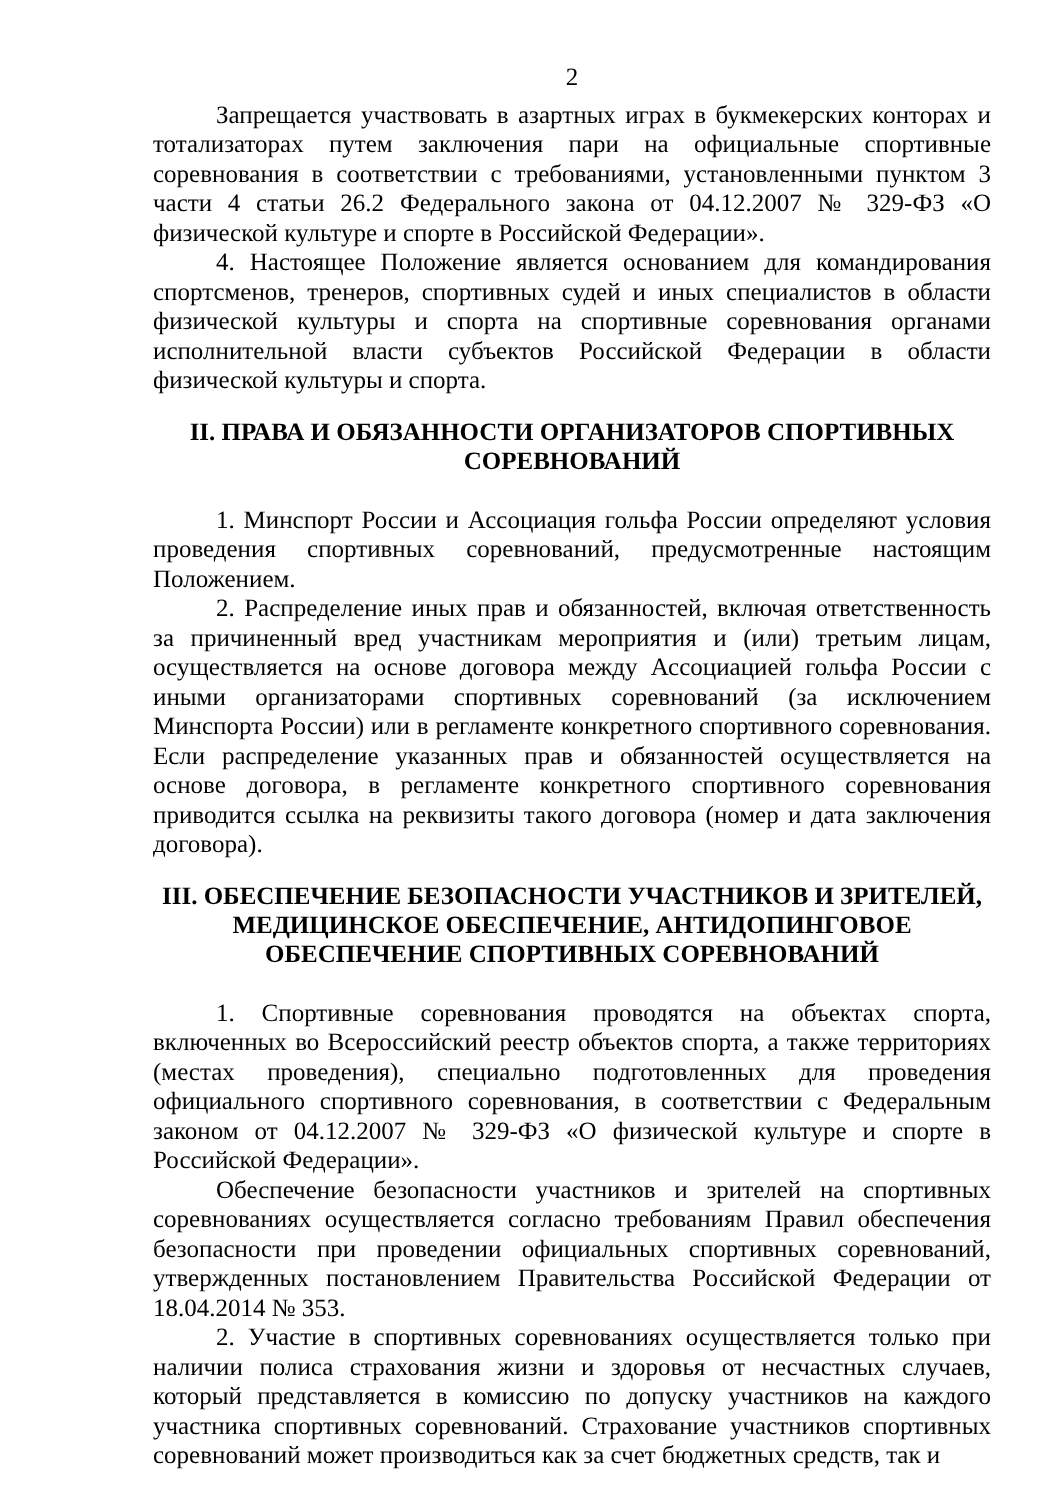2
Запрещается участвовать в азартных играх в букмекерских конторах и тотализаторах путем заключения пари на официальные спортивные соревнования в соответствии с требованиями, установленными пунктом 3 части 4 статьи 26.2 Федерального закона от 04.12.2007 № 329-ФЗ «О физической культуре и спорте в Российской Федерации».
4. Настоящее Положение является основанием для командирования спортсменов, тренеров, спортивных судей и иных специалистов в области физической культуры и спорта на спортивные соревнования органами исполнительной власти субъектов Российской Федерации в области физической культуры и спорта.
II. ПРАВА И ОБЯЗАННОСТИ ОРГАНИЗАТОРОВ СПОРТИВНЫХ СОРЕВНОВАНИЙ
1. Минспорт России и Ассоциация гольфа России определяют условия проведения спортивных соревнований, предусмотренные настоящим Положением.
2. Распределение иных прав и обязанностей, включая ответственность за причиненный вред участникам мероприятия и (или) третьим лицам, осуществляется на основе договора между Ассоциацией гольфа России с иными организаторами спортивных соревнований (за исключением Минспорта России) или в регламенте конкретного спортивного соревнования. Если распределение указанных прав и обязанностей осуществляется на основе договора, в регламенте конкретного спортивного соревнования приводится ссылка на реквизиты такого договора (номер и дата заключения договора).
III. ОБЕСПЕЧЕНИЕ БЕЗОПАСНОСТИ УЧАСТНИКОВ И ЗРИТЕЛЕЙ, МЕДИЦИНСКОЕ ОБЕСПЕЧЕНИЕ, АНТИДОПИНГОВОЕ ОБЕСПЕЧЕНИЕ СПОРТИВНЫХ СОРЕВНОВАНИЙ
1. Спортивные соревнования проводятся на объектах спорта, включенных во Всероссийский реестр объектов спорта, а также территориях (местах проведения), специально подготовленных для проведения официального спортивного соревнования, в соответствии с Федеральным законом от 04.12.2007 № 329-ФЗ «О физической культуре и спорте в Российской Федерации».
Обеспечение безопасности участников и зрителей на спортивных соревнованиях осуществляется согласно требованиям Правил обеспечения безопасности при проведении официальных спортивных соревнований, утвержденных постановлением Правительства Российской Федерации от 18.04.2014 № 353.
2. Участие в спортивных соревнованиях осуществляется только при наличии полиса страхования жизни и здоровья от несчастных случаев, который представляется в комиссию по допуску участников на каждого участника спортивных соревнований. Страхование участников спортивных соревнований может производиться как за счет бюджетных средств, так и